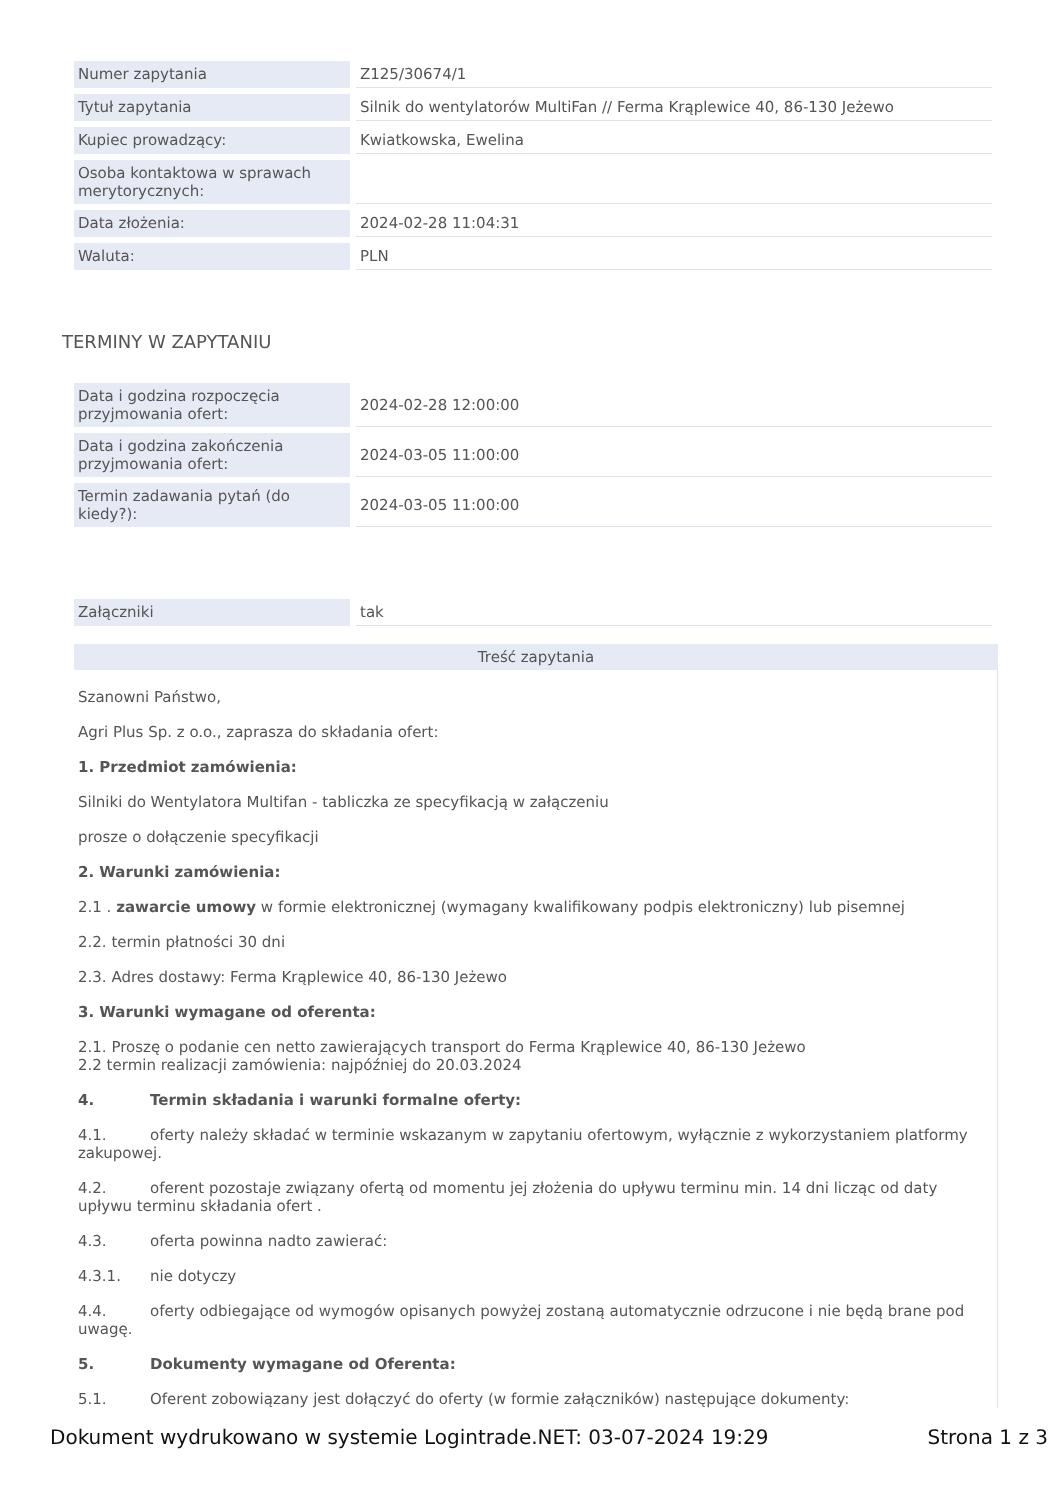| Numer zapytania | Z125/30674/1 |
| Tytuł zapytania | Silnik do wentylatorów MultiFan // Ferma Krąplewice 40, 86-130 Jeżewo |
| Kupiec prowadzący: | Kwiatkowska, Ewelina |
| Osoba kontaktowa w sprawach merytorycznych: | |
| Data złożenia: | 2024-02-28 11:04:31 |
| Waluta: | PLN |
TERMINY W ZAPYTANIU
| Data i godzina rozpoczęcia przyjmowania ofert: | 2024-02-28 12:00:00 |
| Data i godzina zakończenia przyjmowania ofert: | 2024-03-05 11:00:00 |
| Termin zadawania pytań (do kiedy?): | 2024-03-05 11:00:00 |
| Załączniki | tak |
Treść zapytania
Szanowni Państwo,
Agri Plus Sp. z o.o., zaprasza do składania ofert:
1. Przedmiot zamówienia:
Silniki do Wentylatora Multifan - tabliczka ze specyfikacją w załączeniu
prosze o dołączenie specyfikacji
2. Warunki zamówienia:
2.1 . zawarcie umowy w formie elektronicznej (wymagany kwalifikowany podpis elektroniczny) lub pisemnej
2.2. termin płatności 30 dni
2.3. Adres dostawy: Ferma Krąplewice 40, 86-130 Jeżewo
3. Warunki wymagane od oferenta:
2.1. Proszę o podanie cen netto zawierających transport do Ferma Krąplewice 40, 86-130 Jeżewo
2.2 termin realizacji zamówienia: najpóźniej do 20.03.2024
4. Termin składania i warunki formalne oferty:
4.1. oferty należy składać w terminie wskazanym w zapytaniu ofertowym, wyłącznie z wykorzystaniem platformy zakupowej.
4.2. oferent pozostaje związany ofertą od momentu jej złożenia do upływu terminu min. 14 dni licząc od daty upływu terminu składania ofert .
4.3. oferta powinna nadto zawierać:
4.3.1. nie dotyczy
4.4. oferty odbiegające od wymogów opisanych powyżej zostaną automatycznie odrzucone i nie będą brane pod uwagę.
5. Dokumenty wymagane od Oferenta:
5.1. Oferent zobowiązany jest dołączyć do oferty (w formie załączników) następujące dokumenty:
Dokument wydrukowano w systemie Logintrade.NET: 03-07-2024 19:29 Strona 1 z 3